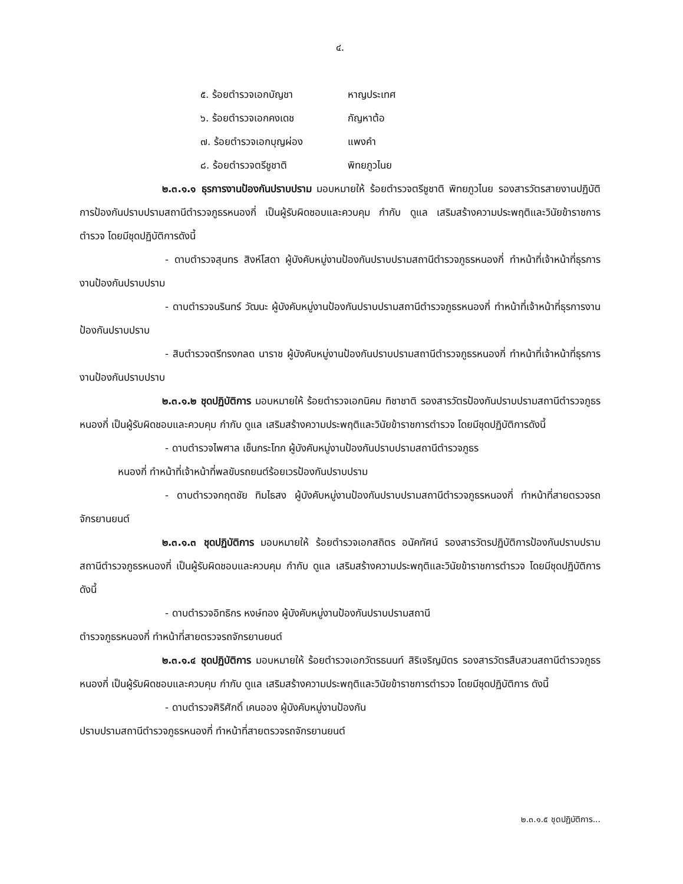๔.
๕. ร้อยตำรวจเอกบัญชา หาญประเทศ
๖. ร้อยตำรวจเอกคงเดช กัญหาต้อ
๗. ร้อยตำรวจเอกบุญผ่อง แพงคำ
๘. ร้อยตำรวจตรีชูชาติ พิทยภูวไนย
๒.๓.๑.๑ ธุรการงานป้องกันปราบปราม มอบหมายให้ ร้อยตำรวจตรีชูชาติ พิทยภูวไนย รองสารวัตรสายงานปฏิบัติการป้องกันปราบปรามสถานีตำรวจภูธรหนองกี่ เป็นผู้รับผิดชอบและควบคุม กำกับ ดูแล เสริมสร้างความประพฤติและวินัยข้าราชการตำรวจ โดยมีชุดปฏิบัติการดังนี้
- ดาบตำรวจสุนทร สิงห์โสดา ผู้บังคับหมู่งานป้องกันปราบปรามสถานีตำรวจภูธรหนองกี่ ทำหน้าที่เจ้าหน้าที่ธุรการงานป้องกันปราบปราม
- ดาบตำรวจนรินทร์ วัฒนะ ผู้บังคับหมู่งานป้องกันปราบปรามสถานีตำรวจภูธรหนองกี่ ทำหน้าที่เจ้าหน้าที่ธุรการงานป้องกันปราบปราบ
- สิบตำรวจตรีทรงกลด นาราช ผู้บังคับหมู่งานป้องกันปราบปรามสถานีตำรวจภูธรหนองกี่ ทำหน้าที่เจ้าหน้าที่ธุรการงานป้องกันปราบปราบ
๒.๓.๑.๒ ชุดปฏิบัติการ มอบหมายให้ ร้อยตำรวจเอกนิคม ทิชาชาติ รองสารวัตรป้องกันปราบปรามสถานีตำรวจภูธรหนองกี่ เป็นผู้รับผิดชอบและควบคุม กำกับ ดูแล เสริมสร้างความประพฤติและวินัยข้าราชการตำรวจ โดยมีชุดปฏิบัติการดังนี้
- ดาบตำรวจไพศาล เช็นกระโทก ผู้บังคับหมู่งานป้องกันปราบปรามสถานีตำรวจภูธร
หนองกี่ ทำหน้าที่เจ้าหน้าที่พลขับรถยนต์ร้อยเวรป้องกันปราบปราม
- ดาบตำรวจกฤตชัย ทิมไธสง ผู้บังคับหมู่งานป้องกันปราบปรามสถานีตำรวจภูธรหนองกี่ ทำหน้าที่สายตรวจรถจักรยานยนต์
๒.๓.๑.๓ ชุดปฏิบัติการ มอบหมายให้ ร้อยตำรวจเอกสถิตร อนัคทัศน์ รองสารวัตรปฏิบัติการป้องกันปราบปรามสถานีตำรวจภูธรหนองกี่ เป็นผู้รับผิดชอบและควบคุม กำกับ ดูแล เสริมสร้างความประพฤติและวินัยข้าราชการตำรวจ โดยมีชุดปฏิบัติการดังนี้
- ดาบตำรวจอิทธิกร หงษ์ทอง ผู้บังคับหมู่งานป้องกันปราบปรามสถานี
ตำรวจภูธรหนองกี่ ทำหน้าที่สายตรวจรถจักรยานยนต์
๒.๓.๑.๔ ชุดปฏิบัติการ มอบหมายให้ ร้อยตำรวจเอกวัตรธนนท์ สิริเจริญมิตร รองสารวัตรสืบสวนสถานีตำรวจภูธรหนองกี่ เป็นผู้รับผิดชอบและควบคุม กำกับ ดูแล เสริมสร้างความประพฤติและวินัยข้าราชการตำรวจ โดยมีชุดปฏิบัติการ ดังนี้
- ดาบตำรวจศิริศักดิ์ เคนออง ผู้บังคับหมู่งานป้องกัน
ปราบปรามสถานีตำรวจภูธรหนองกี่ ทำหน้าที่สายตรวจรถจักรยานยนต์
๒.๓.๑.๕ ชุดปฏิบัติการ...